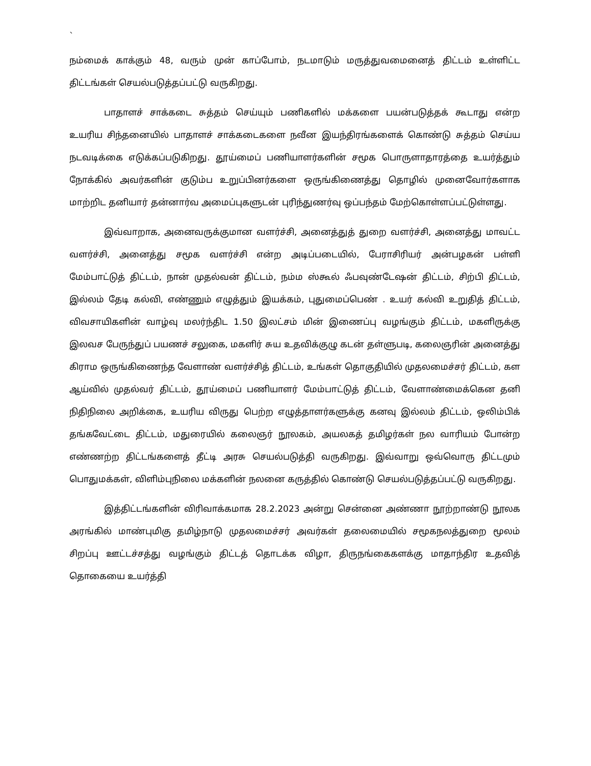`
நம்மைக் காக்கும் 48, வரும் முன் காப்போம், நடமாடும் மருத்துவமைனைத் திட்டம் உள்ளிட்ட திட்டங்கள் செயல்படுத்தப்பட்டு வருகிறது.
பாதாளச் சாக்கடை சுத்தம் செய்யும் பணிகளில் மக்களை பயன்படுத்தக் கூடாது என்ற உயரிய சிந்தனையில் பாதாளச் சாக்கடைகளை நவீன இயந்திரங்களைக் கொண்டு சுத்தம் செய்ய நடவடிக்கை எடுக்கப்படுகிறது. தூய்மைப் பணியாளர்களின் சமூக பொருளாதாரத்தை உயர்த்தும் நோக்கில் அவர்களின் குடும்ப உறுப்பினர்களை ஒருங்கிணைத்து தொழில் முனைவோர்களாக மாற்றிட தனியார் தன்னார்வ அமைப்புகளுடன் புரிந்துணர்வு ஒப்பந்தம் மேற்கொள்ளப்பட்டுள்ளது.
இவ்வாறாக, அனைவருக்குமான வளர்ச்சி, அனைத்துத் துறை வளர்ச்சி, அனைத்து மாவட்ட வளர்ச்சி, அனைத்து சமூக வளர்ச்சி என்ற அடிப்படையில், பேராசிரியர் அன்பழகன் பள்ளி மேம்பாட்டுத் திட்டம், நான் முதல்வன் திட்டம், நம்ம ஸ்கூல் ஃபவுண்டேஷன் திட்டம், சிற்பி திட்டம், இல்லம் தேடி கல்வி, எண்ணும் எழுத்தும் இயக்கம், புதுமைப்பெண் . உயர் கல்வி உறுதித் திட்டம், விவசாயிகளின் வாழ்வு மலர்ந்திட 1.50 இலட்சம் மின் இணைப்பு வழங்கும் திட்டம், மகளிருக்கு இலவச பேருந்துப் பயணச் சலுகை, மகளிர் சுய உதவிக்குழு கடன் தள்ளுபடி, கலைஞரின் அனைத்து கிராம ஒருங்கிணைந்த வேளாண் வளர்ச்சித் திட்டம், உங்கள் தொகுதியில் முதலமைச்சர் திட்டம், கள ஆய்வில் முதல்வர் திட்டம், தூய்மைப் பணியாளர் மேம்பாட்டுத் திட்டம், வேளாண்மைக்கென தனி நிதிநிலை அறிக்கை, உயரிய விருது பெற்ற எழுத்தாளர்களுக்கு கனவு இல்லம் திட்டம், ஒலிம்பிக் தங்கவேட்டை திட்டம், மதுரையில் கலைஞர் நூலகம், அயலகத் தமிழர்கள் நல வாரியம் போன்ற எண்ணற்ற திட்டங்களைத் தீட்டி அரசு செயல்படுத்தி வருகிறது. இவ்வாறு ஒவ்வொரு திட்டமும் பொதுமக்கள், விளிம்புநிலை மக்களின் நலனை கருத்தில் கொண்டு செயல்படுத்தப்பட்டு வருகிறது.
இத்திட்டங்களின் விரிவாக்கமாக 28.2.2023 அன்று சென்னை அண்ணா நூற்றாண்டு நூலக அரங்கில் மாண்புமிகு தமிழ்நாடு முதலமைச்சர் அவர்கள் தலைமையில் சமூகநலத்துறை மூலம் சிறப்பு ஊட்டச்சத்து வழங்கும் திட்டத் தொடக்க விழா, திருநங்கைகளக்கு மாதாந்திர உதவித் தொகையை உயர்த்தி